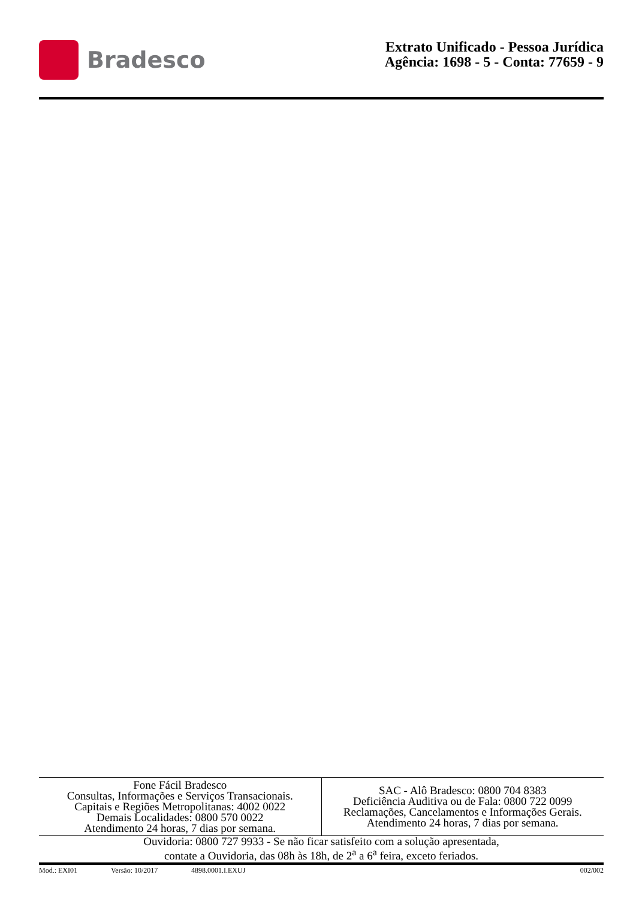Bradesco
Extrato Unificado - Pessoa Jurídica
Agência: 1698 - 5 - Conta: 77659 - 9
| Fone Fácil Bradesco Consultas, Informações e Serviços Transacionais. Capitais e Regiões Metropolitanas: 4002 0022 Demais Localidades: 0800 570 0022 Atendimento 24 horas, 7 dias por semana. | SAC - Alô Bradesco: 0800 704 8383 Deficiência Auditiva ou de Fala: 0800 722 0099 Reclamações, Cancelamentos e Informações Gerais. Atendimento 24 horas, 7 dias por semana. |
Ouvidoria: 0800 727 9933 - Se não ficar satisfeito com a solução apresentada,
contate a Ouvidoria, das 08h às 18h, de 2<sup>a</sup> a 6<sup>a</sup> feira, exceto feriados.
Mod.: EXI01 Versão: 10/2017 4898.0001.I.EXUJ 002/002